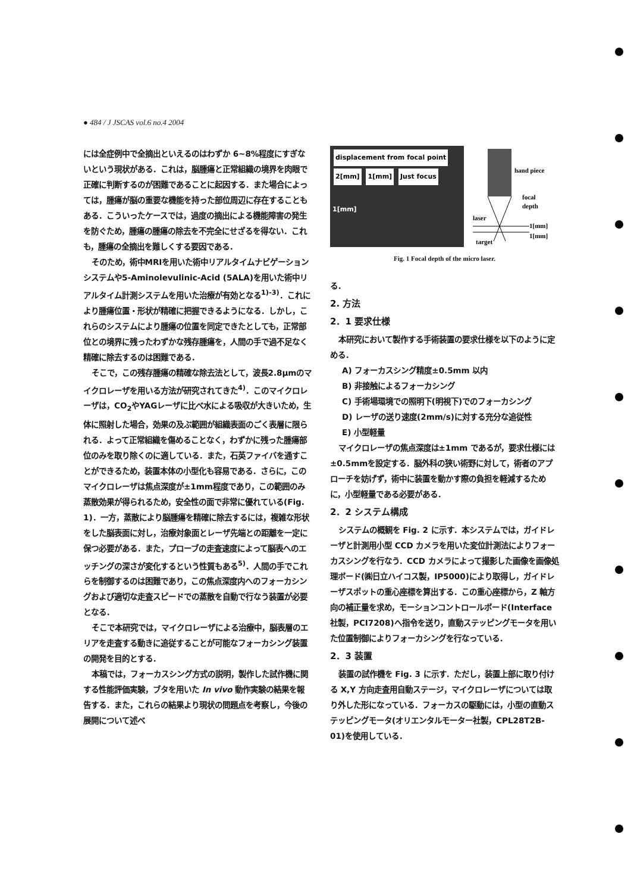● 484 / J JSCAS vol.6 no.4 2004
には全症例中で全摘出といえるのはわずか 6~8%程度にすぎないという現状がある．これは，脳腫瘍と正常組織の境界を肉眼で正確に判断するのが困難であることに起因する．また場合によっては，腫瘍が脳の重要な機能を持った部位周辺に存在することもある．こういったケースでは，過度の摘出による機能障害の発生を防ぐため，腫瘍の腫瘍の除去を不完全にせざるを得ない．これも，腫瘍の全摘出を難しくする要因である．
そのため，術中MRIを用いた術中リアルタイムナビゲーションシステムや5-Aminolevulinic-Acid (5ALA)を用いた術中リアルタイム計測システムを用いた治療が有効となる<sup>1)-3)</sup>．これにより腫瘍位置・形状が精確に把握できるようになる．しかし，これらのシステムにより腫瘍の位置を同定できたとしても，正常部位との境界に残ったわずかな残存腫瘍を，人間の手で過不足なく精確に除去するのは困難である．
そこで，この残存腫瘍の精確な除去法として，波長2.8μmのマイクロレーザを用いる方法が研究されてきた<sup>4)</sup>．このマイクロレーザは，CO<sub>2</sub>やYAGレーザに比べ水による吸収が大きいため，生体に照射した場合，効果の及ぶ範囲が組織表面のごく表層に限られる．よって正常組織を傷めることなく，わずかに残った腫瘍部位のみを取り除くのに適している．また，石英ファイバを通すことができるため，装置本体の小型化も容易である．さらに，このマイクロレーザは焦点深度が±1mm程度であり，この範囲のみ蒸散効果が得られるため，安全性の面で非常に優れている(Fig. 1)．一方，蒸散により脳腫瘍を精確に除去するには，複雑な形状をした脳表面に対し，治療対象面とレーザ先端との距離を一定に保つ必要がある．また，プローブの走査速度によって脳表へのエッチングの深さが変化するという性質もある<sup>5)</sup>．人間の手でこれらを制御するのは困難であり，この焦点深度内へのフォーカシングおよび適切な走査スピードでの蒸散を自動で行なう装置が必要となる．
そこで本研究では，マイクロレーザによる治療中，脳表層のエリアを走査する動きに追従することが可能なフォーカシング装置の開発を目的とする．
本稿では，フォーカスシング方式の説明，製作した試作機に関する性能評価実験，ブタを用いた In vivo 動作実験の結果を報告する．また，これらの結果より現状の問題点を考察し，今後の展開について述べ
displacement from focal point
2[mm] 1[mm] Just focus
1[mm]
hand piece
focal
depth
laser
1[mm]
1[mm]
target
Fig. 1 Focal depth of the micro laser.
る．
2. 方法
2．1 要求仕様
本研究において製作する手術装置の要求仕様を以下のように定める．
A) フォーカスシング精度±0.5mm 以内
B) 非接触によるフォーカシング
C) 手術場環境での照明下(明視下)でのフォーカシング
D) レーザの送り速度(2mm/s)に対する充分な追従性
E) 小型軽量
マイクロレーザの焦点深度は±1mm であるが，要求仕様には±0.5mmを設定する．脳外科の狭い術野に対して，術者のアプローチを妨げず，術中に装置を動かす際の負担を軽減するために，小型軽量である必要がある．
2．2 システム構成
システムの概観を Fig. 2 に示す．本システムでは，ガイドレーザと計測用小型 CCD カメラを用いた変位計測法によりフォーカスシングを行なう．CCD カメラによって撮影した画像を画像処理ボード(㈱日立ハイコス製，IP5000)により取得し，ガイドレーザスポットの重心座標を算出する．この重心座標から，Z 軸方向の補正量を求め，モーションコントロールボード(Interface 社製，PCI7208)へ指令を送り，直動ステッピングモータを用いた位置制御によりフォーカシングを行なっている．
2．3 装置
装置の試作機を Fig. 3 に示す．ただし，装置上部に取り付ける X,Y 方向走査用自動ステージ，マイクロレーザについては取り外した形になっている．フォーカスの駆動には，小型の直動ステッピングモータ(オリエンタルモーター社製，CPL28T2B-01)を使用している．